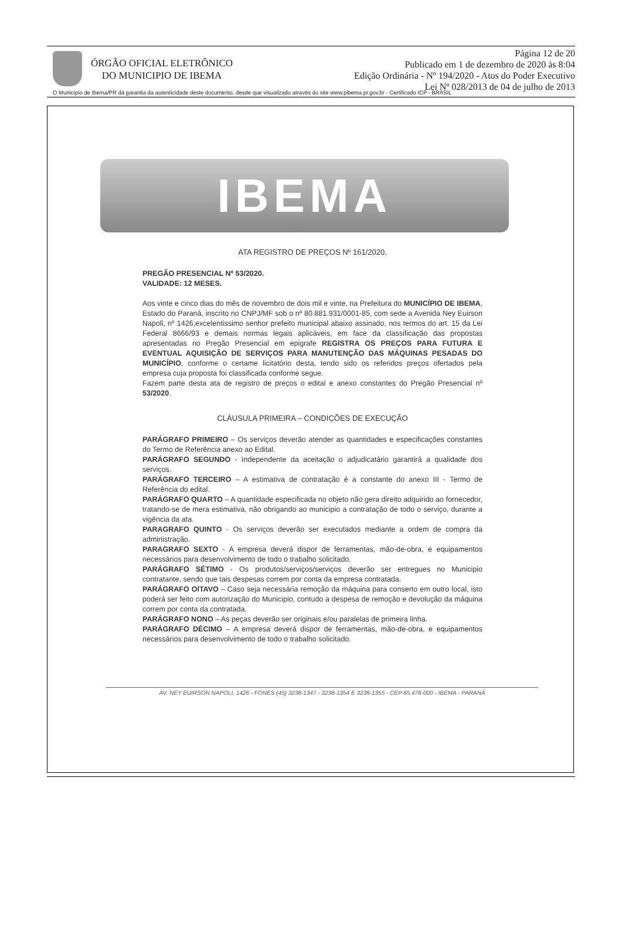ÓRGÃO OFICIAL ELETRÔNICO
DO MUNICIPIO DE IBEMA
Página 12 de 20
Publicado em 1 de dezembro de 2020 às 8:04
Edição Ordinária - Nº 194/2020 - Atos do Poder Executivo
Lei Nº 028/2013 de 04 de julho de 2013
O Município de Ibema/PR dá garantia da autenticidade deste documento, desde que visualizado através do site www.pibema.pr.gov.br - Certificado ICP - BRASIL
IBEMA
ATA REGISTRO DE PREÇOS Nº 161/2020.
PREGÃO PRESENCIAL Nº 53/2020.
VALIDADE: 12 MESES.
Aos vinte e cinco dias do mês de novembro de dois mil e vinte, na Prefeitura do MUNICÍPIO DE IBEMA, Estado do Paraná, inscrito no CNPJ/MF sob o nº 80.881.931/0001-85, com sede a Avenida Ney Euirson Napoli, nº 1426,excelentissimo senhor prefeito municipal abaixo assinado, nos termos do art. 15 da Lei Federal 8666/93 e demais normas legais aplicáveis, em face da classificação das propostas apresentadas no Pregão Presencial em epigrafe REGISTRA OS PREÇOS PARA FUTURA E EVENTUAL AQUISIÇÃO DE SERVIÇOS PARA MANUTENÇÃO DAS MÁQUINAS PESADAS DO MUNICÍPIO, conforme o certame licitatório desta, tendo sido os referidos preços ofertados pela empresa cuja proposta foi classificada conforme segue.
Fazem parte desta ata de registro de preços o edital e anexo constantes do Pregão Presencial nº 53/2020.
CLÁUSULA PRIMEIRA – CONDIÇÕES DE EXECUÇÃO
PARÁGRAFO PRIMEIRO – Os serviços deverão atender as quantidades e especificações constantes do Termo de Referência anexo ao Edital.
PARÁGRAFO SEGUNDO - Independente da aceitação o adjudicatário garantirá a qualidade dos serviços.
PARÁGRAFO TERCEIRO – A estimativa de contratação é a constante do anexo III - Termo de Referência do edital.
PARÁGRAFO QUARTO – A quantidade especificada no objeto não gera direito adquirido ao fornecedor, tratando-se de mera estimativa, não obrigando ao municipio a contratação de todo o serviço, durante a vigência da ata.
PARAGRAFO QUINTO - Os serviços deverão ser executados mediante a ordem de compra da administração.
PARAGRAFO SEXTO - A empresa deverá dispor de ferramentas, mão-de-obra, e equipamentos necessários para desenvolvimento de todo o trabalho solicitado.
PARÁGRAFO SÉTIMO - Os produtos/serviços/serviços deverão ser entregues no Municipio contratante, sendo que tais despesas correm por conta da empresa contratada.
PARÁGRAFO OITAVO – Caso seja necessária remoção da máquina para conserto em outro local, isto poderá ser feito com autorização do Municipio, contudo a despesa de remoção e devolução da máquina correm por conta da contratada.
PARÁGRAFO NONO – As peças deverão ser originais e/ou paralelas de primeira linha.
PARÁGRAFO DÉCIMO – A empresa deverá dispor de ferramentas, mão-de-obra, e equipamentos necessários para desenvolvimento de todo o trabalho solicitado.
AV. NEY EUIRSON NAPOLI, 1426 - FONES (45) 3238-1347 - 3238-1354 E 3238-1355 - CEP 85.478-000 - IBEMA - PARANÁ